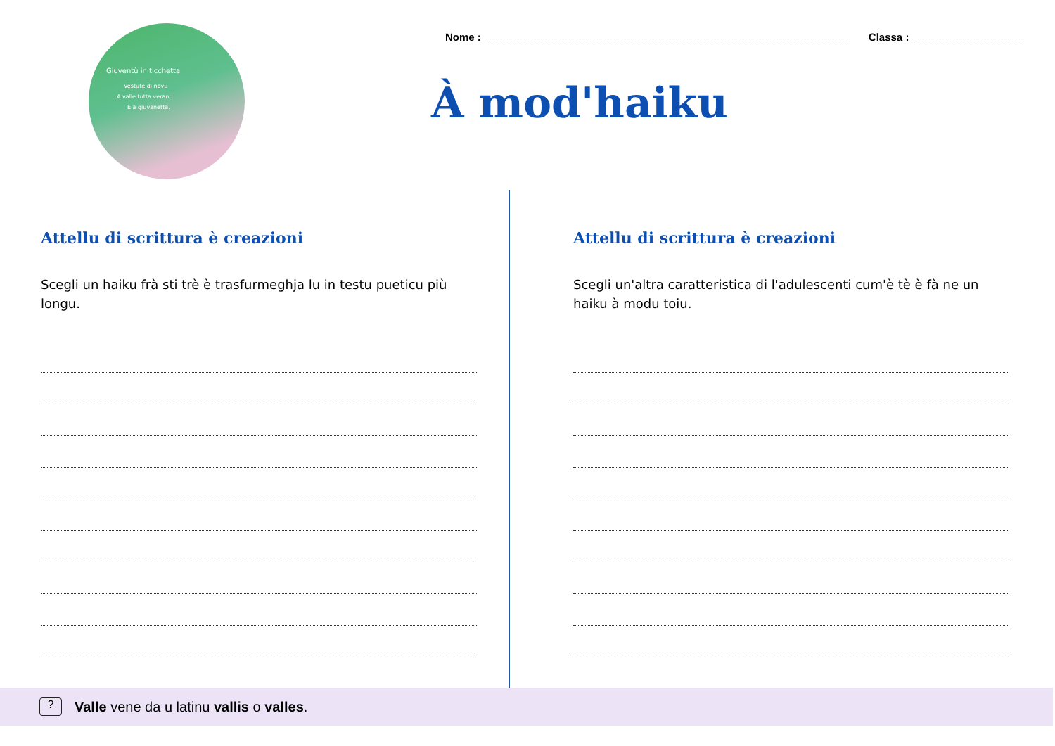Giuventù in ticchetta
Vestute di novu
A valle tutta veranu
È a giuvanetta.
Nome : Classa :
À mod'haiku
Attellu di scrittura è creazioni
Scegli un haiku frà sti trè è trasfurmeghja lu in testu pueticu più longu.
Attellu di scrittura è creazioni
Scegli un'altra caratteristica di l'adulescenti cum'è tè è fà ne un haiku à modu toiu.
?
Valle vene da u latinu vallis o valles.